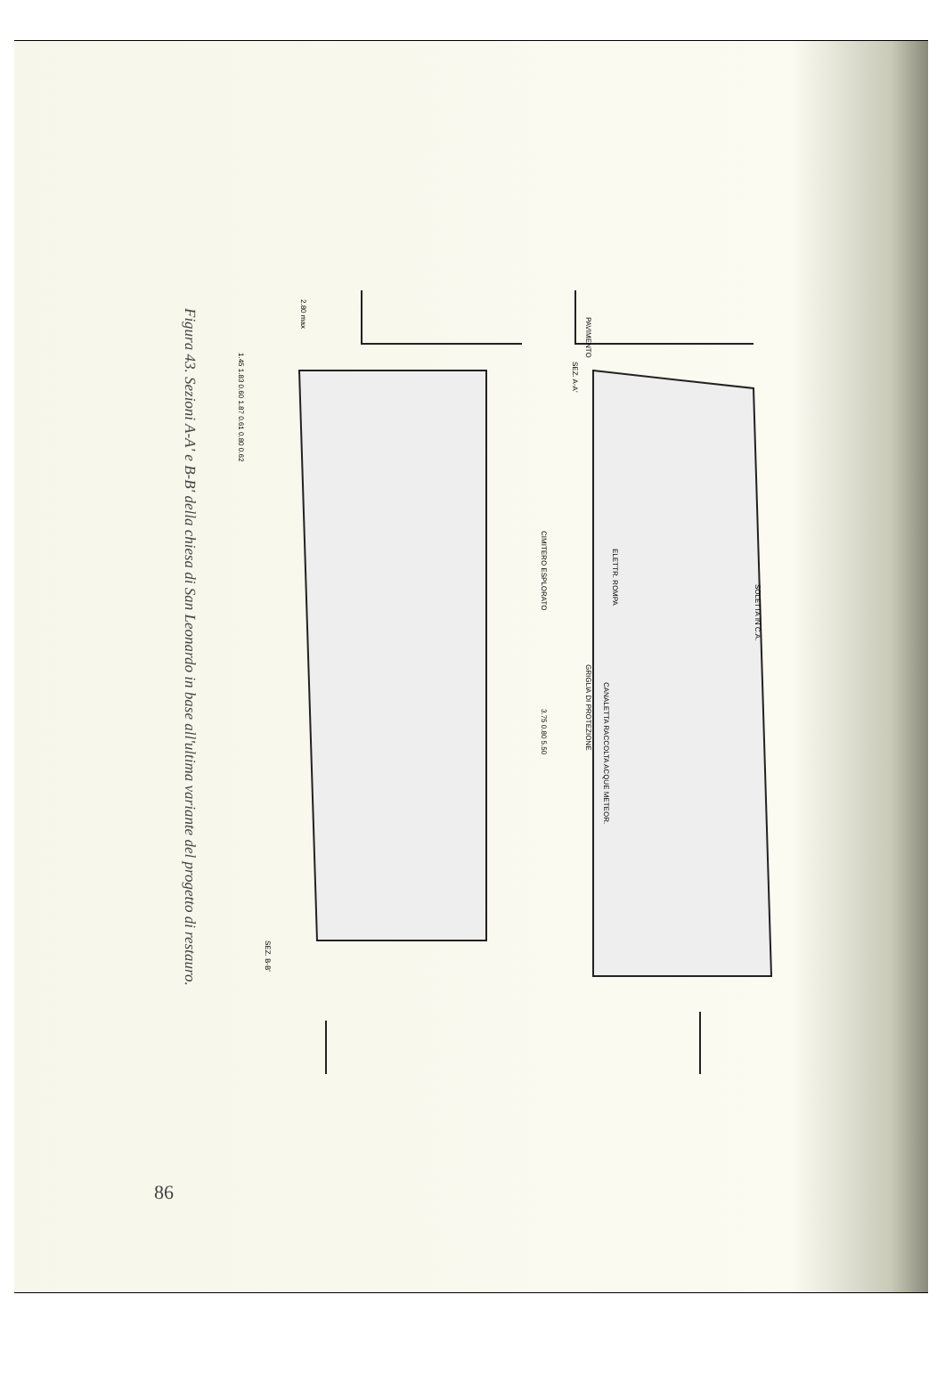Figura 43. Sezioni A-A' e B-B' della chiesa di San Leonardo in base all'ultima variante del progetto di restauro.
SEZ. A-A'
SEZ. B-B'
2.80 max
1.45 1.83 0.60 1.87 0.61 0.80 0.62
PAVIMENTO
SOLETTA IN C.A.
CIMITERO ESPLORATO
ELETTR. ROMPA
CANALETTA RACCOLTA ACQUE METEOR.
GRIGLIA DI PROTEZIONE
3.75 0.80 5.50
86